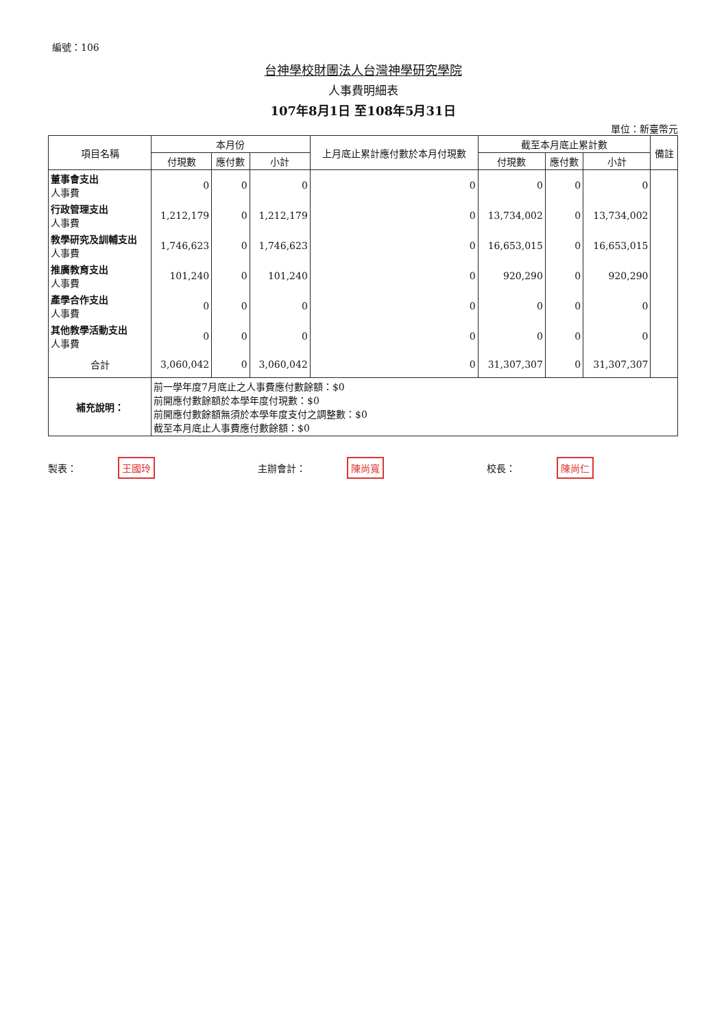編號：106
台神學校財團法人台灣神學研究學院
人事費明細表
107年8月1日 至108年5月31日
單位：新臺幣元
| 項目名稱 | 本月份 | | | 上月底止累計應付數於本月付現數 | 截至本月底止累計數 | | | 備註 |
| --- | --- | --- | --- | --- | --- | --- | --- | --- |
| | 付現數 | 應付數 | 小計 | | 付現數 | 應付數 | 小計 | |
| 董事會支出 人事費 | 0 | 0 | 0 | 0 | 0 | 0 | 0 | |
| 行政管理支出 人事費 | 1,212,179 | 0 | 1,212,179 | 0 | 13,734,002 | 0 | 13,734,002 | |
| 教學研究及訓輔支出 人事費 | 1,746,623 | 0 | 1,746,623 | 0 | 16,653,015 | 0 | 16,653,015 | |
| 推廣教育支出 人事費 | 101,240 | 0 | 101,240 | 0 | 920,290 | 0 | 920,290 | |
| 產學合作支出 人事費 | 0 | 0 | 0 | 0 | 0 | 0 | 0 | |
| 其他教學活動支出 人事費 | 0 | 0 | 0 | 0 | 0 | 0 | 0 | |
| 合計 | 3,060,042 | 0 | 3,060,042 | 0 | 31,307,307 | 0 | 31,307,307 | |
| 補充說明： | 前一學年度7月底止之人事費應付數餘額：$0 前開應付數餘額於本學年度付現數：$0 前開應付數餘額無須於本學年度支付之調整數：$0 截至本月底止人事費應付數餘額：$0 | | | | | | | |
製表： 王國玲
主辦會計： 陳尚寬
校長： 陳尚仁